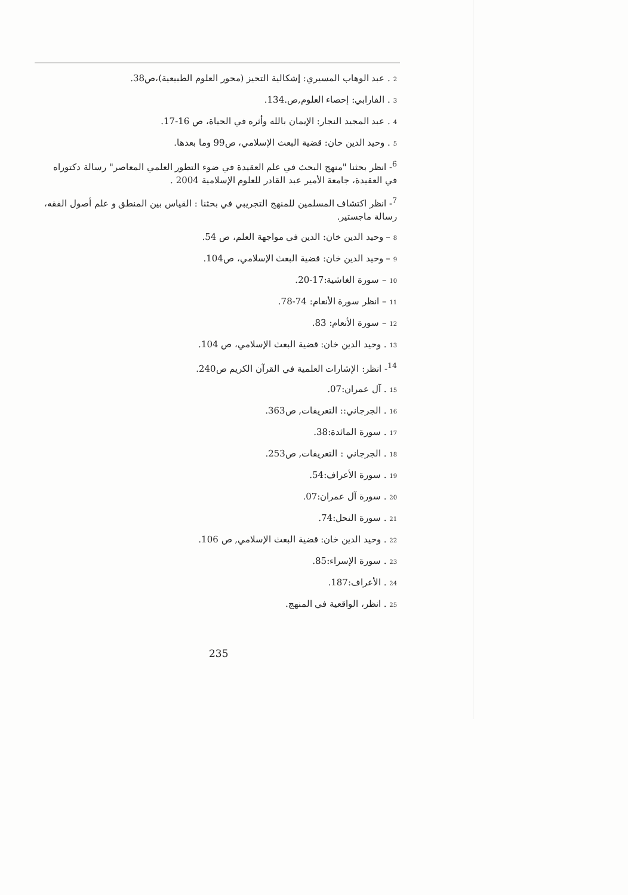2 . عبد الوهاب المسيري: إشكالية التحيز (محور العلوم الطبيعية)،ص38.
3 . الفارابي: إحصاء العلوم,ص.134.
4 . عبد المجيد النجار: الإيمان بالله وأثره في الحياة، ص 16-17.
5 . وحيد الدين خان: قضية البعث الإسلامي، ص99 وما بعدها.
<sup>6</sup>- انظر بحثنا "منهج البحث في علم العقيدة في ضوء التطور العلمي المعاصر" رسالة دكتوراه في العقيدة، جامعة الأمير عبد القادر للعلوم الإسلامية 2004 .
<sup>7</sup>- انظر اكتشاف المسلمين للمنهج التجريبي في بحثنا : القياس بين المنطق و علم أصول الفقه، رسالة ماجستير.
8 – وحيد الدين خان: الدين في مواجهة العلم، ص 54.
9 – وحيد الدين خان: قضية البعث الإسلامي، ص104.
10 – سورة الغاشية:17-20.
11 – انظر سورة الأنعام: 74-78.
12 – سورة الأنعام: 83.
13 . وحيد الدين خان: قضية البعث الإسلامي، ص 104.
<sup>14</sup>- انظر: الإشارات العلمية في القرآن الكريم ص240.
15 . آل عمران:07.
16 . الجرجاني:: التعريفات, ص363.
17 . سورة المائدة:38.
18 . الجرجاني : التعريفات, ص253.
19 . سورة الأعراف:54.
20 . سورة آل عمران:07.
21 . سورة النحل:74.
22 . وحيد الدين خان: قضية البعث الإسلامي, ص 106.
23 . سورة الإسراء:85.
24 . الأعراف:187.
25 . انظر، الواقعية في المنهج.
235